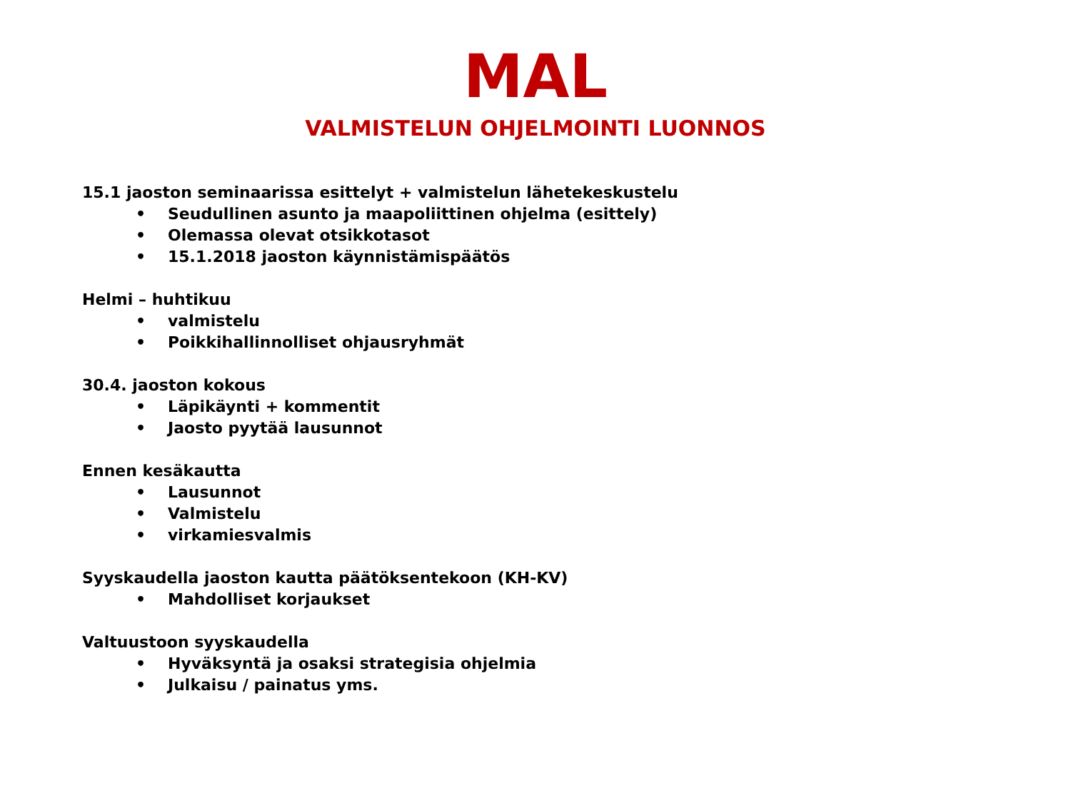MAL
VALMISTELUN OHJELMOINTI LUONNOS
15.1 jaoston seminaarissa esittelyt + valmistelun lähetekeskustelu
• Seudullinen asunto ja maapoliittinen ohjelma (esittely)
• Olemassa olevat otsikkotasot
• 15.1.2018 jaoston käynnistämispäätös
Helmi – huhtikuu
• valmistelu
• Poikkihallinnolliset ohjausryhmät
30.4. jaoston kokous
• Läpikäynti + kommentit
• Jaosto pyytää lausunnot
Ennen kesäkautta
• Lausunnot
• Valmistelu
• virkamiesvalmis
Syyskaudella jaoston kautta päätöksentekoon (KH-KV)
• Mahdolliset korjaukset
Valtuustoon syyskaudella
• Hyväksyntä ja osaksi strategisia ohjelmia
• Julkaisu / painatus yms.